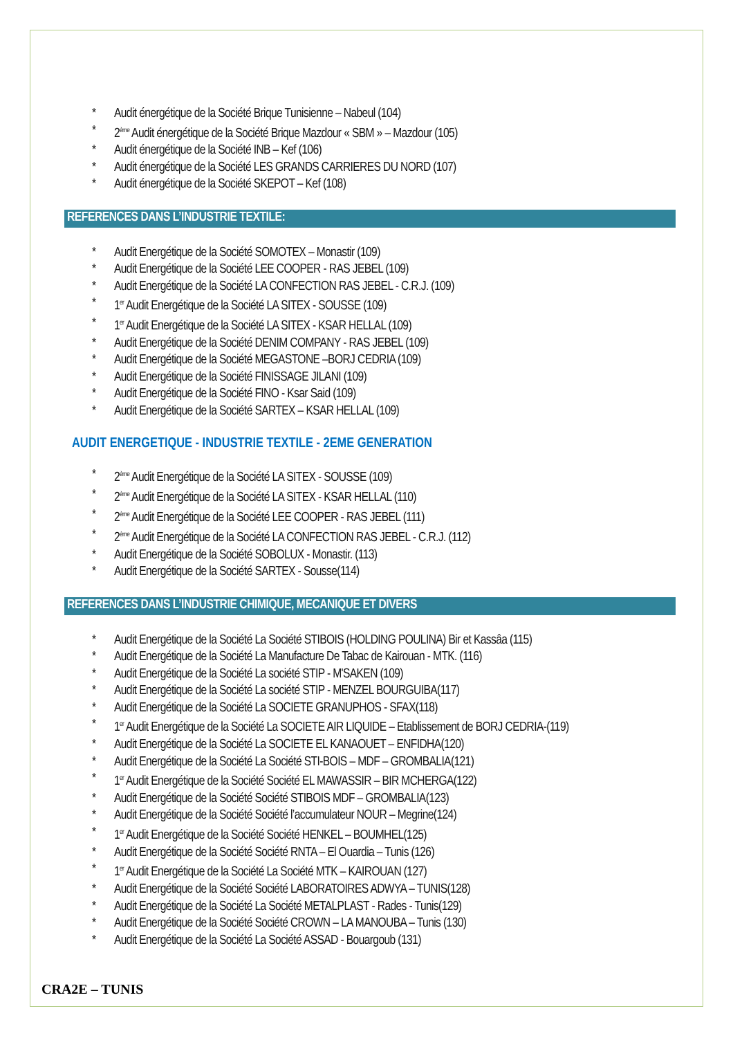* Audit énergétique de la Société Brique Tunisienne – Nabeul (104)
* 2<sup>ème</sup> Audit énergétique de la Société Brique Mazdour « SBM » – Mazdour (105)
* Audit énergétique de la Société INB – Kef (106)
* Audit énergétique de la Société LES GRANDS CARRIERES DU NORD (107)
* Audit énergétique de la Société SKEPOT – Kef (108)
REFERENCES DANS L’INDUSTRIE TEXTILE:
* Audit Energétique de la Société SOMOTEX – Monastir (109)
* Audit Energétique de la Société LEE COOPER - RAS JEBEL (109)
* Audit Energétique de la Société LA CONFECTION RAS JEBEL - C.R.J. (109)
* 1<sup>er</sup> Audit Energétique de la Société LA SITEX - SOUSSE (109)
* 1<sup>er</sup> Audit Energétique de la Société LA SITEX - KSAR HELLAL (109)
* Audit Energétique de la Société DENIM COMPANY - RAS JEBEL (109)
* Audit Energétique de la Société MEGASTONE –BORJ CEDRIA (109)
* Audit Energétique de la Société FINISSAGE JILANI (109)
* Audit Energétique de la Société FINO - Ksar Said (109)
* Audit Energétique de la Société SARTEX – KSAR HELLAL (109)
AUDIT ENERGETIQUE - INDUSTRIE TEXTILE - 2EME GENERATION
* 2<sup>ème</sup> Audit Energétique de la Société LA SITEX - SOUSSE (109)
* 2<sup>ème</sup> Audit Energétique de la Société LA SITEX - KSAR HELLAL (110)
* 2<sup>ème</sup> Audit Energétique de la Société LEE COOPER - RAS JEBEL (111)
* 2<sup>ème</sup> Audit Energétique de la Société LA CONFECTION RAS JEBEL - C.R.J. (112)
* Audit Energétique de la Société SOBOLUX - Monastir. (113)
* Audit Energétique de la Société SARTEX - Sousse(114)
REFERENCES DANS L’INDUSTRIE CHIMIQUE, MECANIQUE ET DIVERS
* Audit Energétique de la Société La Société STIBOIS (HOLDING POULINA) Bir et Kassâa (115)
* Audit Energétique de la Société La Manufacture De Tabac de Kairouan - MTK. (116)
* Audit Energétique de la Société La société STIP - M'SAKEN (109)
* Audit Energétique de la Société La société STIP - MENZEL BOURGUIBA(117)
* Audit Energétique de la Société La SOCIETE GRANUPHOS - SFAX(118)
* 1<sup>er</sup> Audit Energétique de la Société La SOCIETE AIR LIQUIDE – Etablissement de BORJ CEDRIA-(119)
* Audit Energétique de la Société La SOCIETE EL KANAOUET – ENFIDHA(120)
* Audit Energétique de la Société La Société STI-BOIS – MDF – GROMBALIA(121)
* 1<sup>er</sup> Audit Energétique de la Société Société EL MAWASSIR – BIR MCHERGA(122)
* Audit Energétique de la Société Société STIBOIS MDF – GROMBALIA(123)
* Audit Energétique de la Société Société l’accumulateur NOUR – Megrine(124)
* 1<sup>er</sup> Audit Energétique de la Société Société HENKEL – BOUMHEL(125)
* Audit Energétique de la Société Société RNTA – El Ouardia – Tunis (126)
* 1<sup>er</sup> Audit Energétique de la Société La Société MTK – KAIROUAN (127)
* Audit Energétique de la Société Société LABORATOIRES ADWYA – TUNIS(128)
* Audit Energétique de la Société La Société METALPLAST - Rades - Tunis(129)
* Audit Energétique de la Société Société CROWN – LA MANOUBA – Tunis (130)
* Audit Energétique de la Société La Société ASSAD - Bouargoub (131)
CRA2E – TUNIS